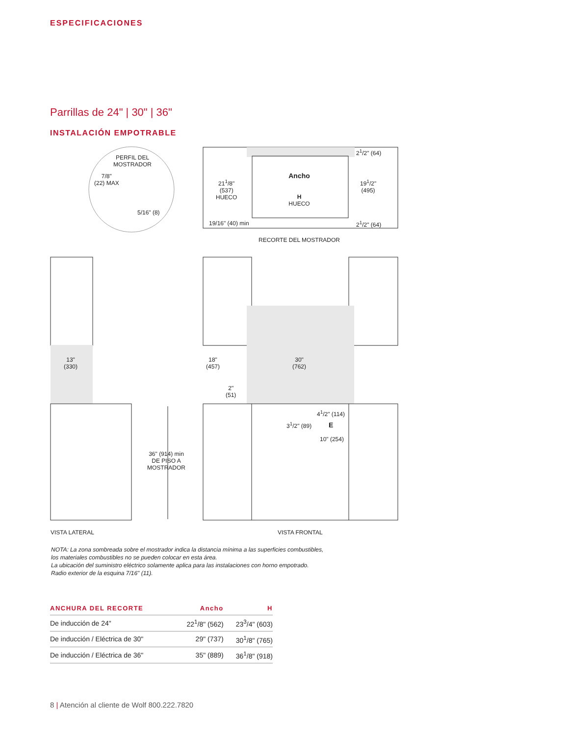ESPECIFICACIONES
Parrillas de 24" | 30" | 36"
INSTALACIÓN EMPOTRABLE
PERFIL DEL
MOSTRADOR
7/8"
(22) MAX
5/16" (8)
21<sup>1</sup>/8"
(537)
HUECO
Ancho
H
HUECO
2<sup>1</sup>/2" (64)
19<sup>1</sup>/2"
(495)
2<sup>1</sup>/2" (64)
19/16" (40) min
RECORTE DEL MOSTRADOR
13"
(330)
18"
(457)
30"
(762)
2"
(51)
4<sup>1</sup>/2" (114)
3<sup>1</sup>/2" (89) E
10" (254)
36" (914) min
DE PISO A
MOSTRADOR
VISTA LATERAL VISTA FRONTAL
NOTA: La zona sombreada sobre el mostrador indica la distancia mínima a las superficies combustibles,
los materiales combustibles no se pueden colocar en esta área.
La ubicación del suministro eléctrico solamente aplica para las instalaciones con horno empotrado.
Radio exterior de la esquina 7/16" (11).
| ANCHURA DEL RECORTE | Ancho | H |
| --- | --- | --- |
| De inducción de 24" | 22<sup>1</sup>/8" (562) | 23<sup>3</sup>/4" (603) |
| De inducción / Eléctrica de 30" | 29" (737) | 30<sup>1</sup>/8" (765) |
| De inducción / Eléctrica de 36" | 35" (889) | 36<sup>1</sup>/8" (918) |
8 | Atención al cliente de Wolf 800.222.7820